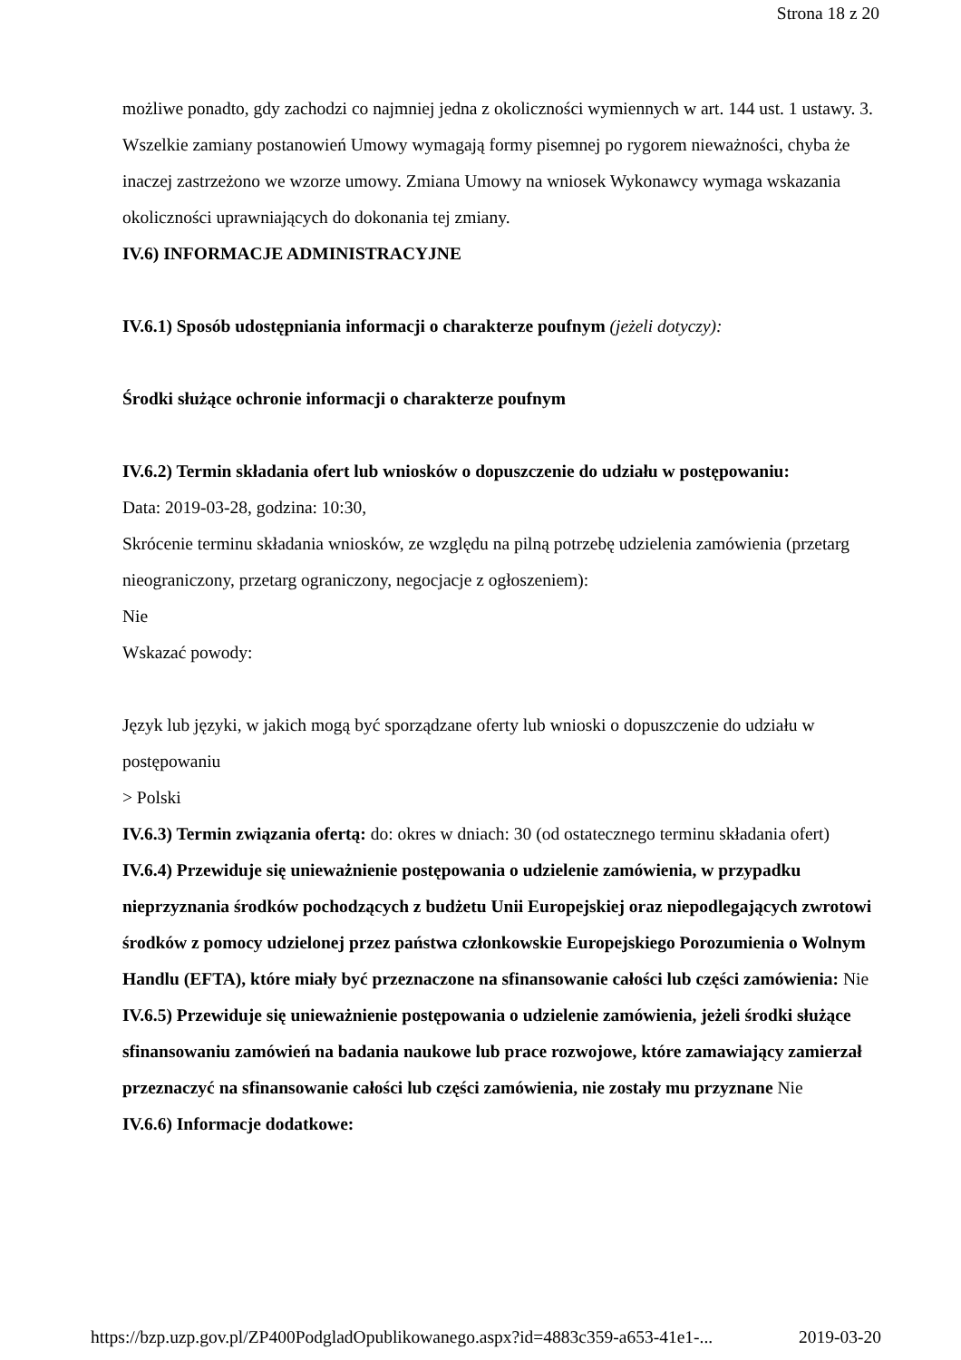Strona 18 z 20
możliwe ponadto, gdy zachodzi co najmniej jedna z okoliczności wymiennych w art. 144 ust. 1 ustawy. 3. Wszelkie zamiany postanowień Umowy wymagają formy pisemnej po rygorem nieważności, chyba że inaczej zastrzeżono we wzorze umowy. Zmiana Umowy na wniosek Wykonawcy wymaga wskazania okoliczności uprawniających do dokonania tej zmiany.
IV.6) INFORMACJE ADMINISTRACYJNE
IV.6.1) Sposób udostępniania informacji o charakterze poufnym (jeżeli dotyczy):
Środki służące ochronie informacji o charakterze poufnym
IV.6.2) Termin składania ofert lub wniosków o dopuszczenie do udziału w postępowaniu:
Data: 2019-03-28, godzina: 10:30,
Skrócenie terminu składania wniosków, ze względu na pilną potrzebę udzielenia zamówienia (przetarg nieograniczony, przetarg ograniczony, negocjacje z ogłoszeniem):
Nie
Wskazać powody:
Język lub języki, w jakich mogą być sporządzane oferty lub wnioski o dopuszczenie do udziału w postępowaniu
> Polski
IV.6.3) Termin związania ofertą: do: okres w dniach: 30 (od ostatecznego terminu składania ofert)
IV.6.4) Przewiduje się unieważnienie postępowania o udzielenie zamówienia, w przypadku nieprzyznania środków pochodzących z budżetu Unii Europejskiej oraz niepodlegających zwrotowi środków z pomocy udzielonej przez państwa członkowskie Europejskiego Porozumienia o Wolnym Handlu (EFTA), które miały być przeznaczone na sfinansowanie całości lub części zamówienia: Nie
IV.6.5) Przewiduje się unieważnienie postępowania o udzielenie zamówienia, jeżeli środki służące sfinansowaniu zamówień na badania naukowe lub prace rozwojowe, które zamawiający zamierzał przeznaczyć na sfinansowanie całości lub części zamówienia, nie zostały mu przyznane Nie
IV.6.6) Informacje dodatkowe:
https://bzp.uzp.gov.pl/ZP400PodgladOpublikowanego.aspx?id=4883c359-a653-41e1-... 2019-03-20